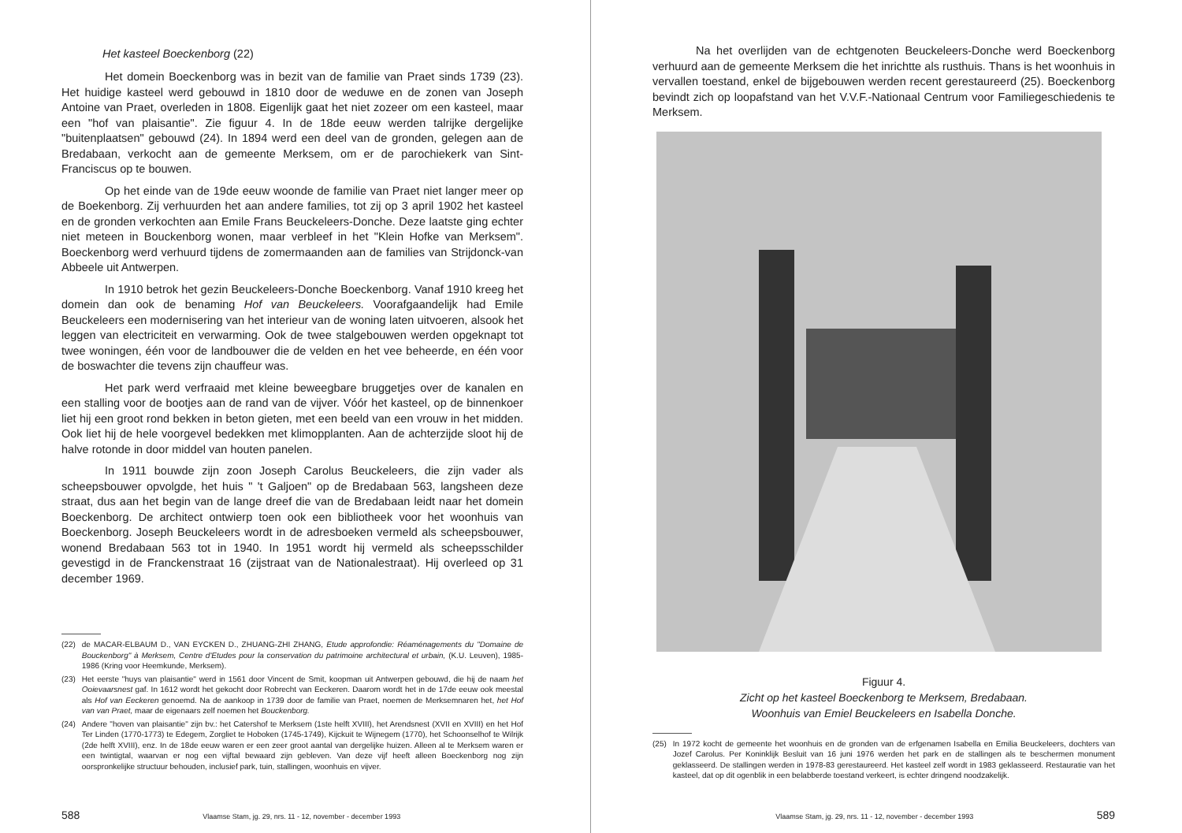Het kasteel Boeckenborg (22)
Het domein Boeckenborg was in bezit van de familie van Praet sinds 1739 (23). Het huidige kasteel werd gebouwd in 1810 door de weduwe en de zonen van Joseph Antoine van Praet, overleden in 1808. Eigenlijk gaat het niet zozeer om een kasteel, maar een "hof van plaisantie". Zie figuur 4. In de 18de eeuw werden talrijke dergelijke "buitenplaatsen" gebouwd (24). In 1894 werd een deel van de gronden, gelegen aan de Bredabaan, verkocht aan de gemeente Merksem, om er de parochiekerk van Sint-Franciscus op te bouwen.
Op het einde van de 19de eeuw woonde de familie van Praet niet langer meer op de Boekenborg. Zij verhuurden het aan andere families, tot zij op 3 april 1902 het kasteel en de gronden verkochten aan Emile Frans Beuckeleers-Donche. Deze laatste ging echter niet meteen in Bouckenborg wonen, maar verbleef in het "Klein Hofke van Merksem". Boeckenborg werd verhuurd tijdens de zomermaanden aan de families van Strijdonck-van Abbeele uit Antwerpen.
In 1910 betrok het gezin Beuckeleers-Donche Boeckenborg. Vanaf 1910 kreeg het domein dan ook de benaming Hof van Beuckeleers. Voorafgaandelijk had Emile Beuckeleers een modernisering van het interieur van de woning laten uitvoeren, alsook het leggen van electriciteit en verwarming. Ook de twee stalgebouwen werden opgeknapt tot twee woningen, één voor de landbouwer die de velden en het vee beheerde, en één voor de boswachter die tevens zijn chauffeur was.
Het park werd verfraaid met kleine beweegbare bruggetjes over de kanalen en een stalling voor de bootjes aan de rand van de vijver. Vóór het kasteel, op de binnenkoer liet hij een groot rond bekken in beton gieten, met een beeld van een vrouw in het midden. Ook liet hij de hele voorgevel bedekken met klimopplanten. Aan de achterzijde sloot hij de halve rotonde in door middel van houten panelen.
In 1911 bouwde zijn zoon Joseph Carolus Beuckeleers, die zijn vader als scheepsbouwer opvolgde, het huis " 't Galjoen" op de Bredabaan 563, langsheen deze straat, dus aan het begin van de lange dreef die van de Bredabaan leidt naar het domein Boeckenborg. De architect ontwierp toen ook een bibliotheek voor het woonhuis van Boeckenborg. Joseph Beuckeleers wordt in de adresboeken vermeld als scheepsbouwer, wonend Bredabaan 563 tot in 1940. In 1951 wordt hij vermeld als scheepsschilder gevestigd in de Franckenstraat 16 (zijstraat van de Nationalestraat). Hij overleed op 31 december 1969.
(22) de MACAR-ELBAUM D., VAN EYCKEN D., ZHUANG-ZHI ZHANG, Etude approfondie: Réaménagements du "Domaine de Bouckenborg" à Merksem, Centre d'Etudes pour la conservation du patrimoine architectural et urbain, (K.U. Leuven), 1985-1986 (Kring voor Heemkunde, Merksem).
(23) Het eerste "huys van plaisantie" werd in 1561 door Vincent de Smit, koopman uit Antwerpen gebouwd, die hij de naam het Ooievaarsnest gaf. In 1612 wordt het gekocht door Robrecht van Eeckeren. Daarom wordt het in de 17de eeuw ook meestal als Hof van Eeckeren genoemd. Na de aankoop in 1739 door de familie van Praet, noemen de Merksemnaren het, het Hof van van Praet, maar de eigenaars zelf noemen het Bouckenborg.
(24) Andere "hoven van plaisantie" zijn bv.: het Catershof te Merksem (1ste helft XVIII), het Arendsnest (XVII en XVIII) en het Hof Ter Linden (1770-1773) te Edegem, Zorgliet te Hoboken (1745-1749), Kijckuit te Wijnegem (1770), het Schoonselhof te Wilrijk (2de helft XVIII), enz. In de 18de eeuw waren er een zeer groot aantal van dergelijke huizen. Alleen al te Merksem waren er een twintigtal, waarvan er nog een vijftal bewaard zijn gebleven. Van deze vijf heeft alleen Boeckenborg nog zijn oorspronkelijke structuur behouden, inclusief park, tuin, stallingen, woonhuis en vijver.
588 Vlaamse Stam, jg. 29, nrs. 11 - 12, november - december 1993
Na het overlijden van de echtgenoten Beuckeleers-Donche werd Boeckenborg verhuurd aan de gemeente Merksem die het inrichtte als rusthuis. Thans is het woonhuis in vervallen toestand, enkel de bijgebouwen werden recent gerestaureerd (25). Boeckenborg bevindt zich op loopafstand van het V.V.F.-Nationaal Centrum voor Familiegeschiedenis te Merksem.
Figuur 4.
Zicht op het kasteel Boeckenborg te Merksem, Bredabaan.
Woonhuis van Emiel Beuckeleers en Isabella Donche.
(25) In 1972 kocht de gemeente het woonhuis en de gronden van de erfgenamen Isabella en Emilia Beuckeleers, dochters van Jozef Carolus. Per Koninklijk Besluit van 16 juni 1976 werden het park en de stallingen als te beschermen monument geklasseerd. De stallingen werden in 1978-83 gerestaureerd. Het kasteel zelf wordt in 1983 geklasseerd. Restauratie van het kasteel, dat op dit ogenblik in een belabberde toestand verkeert, is echter dringend noodzakelijk.
Vlaamse Stam, jg. 29, nrs. 11 - 12, november - december 1993 589